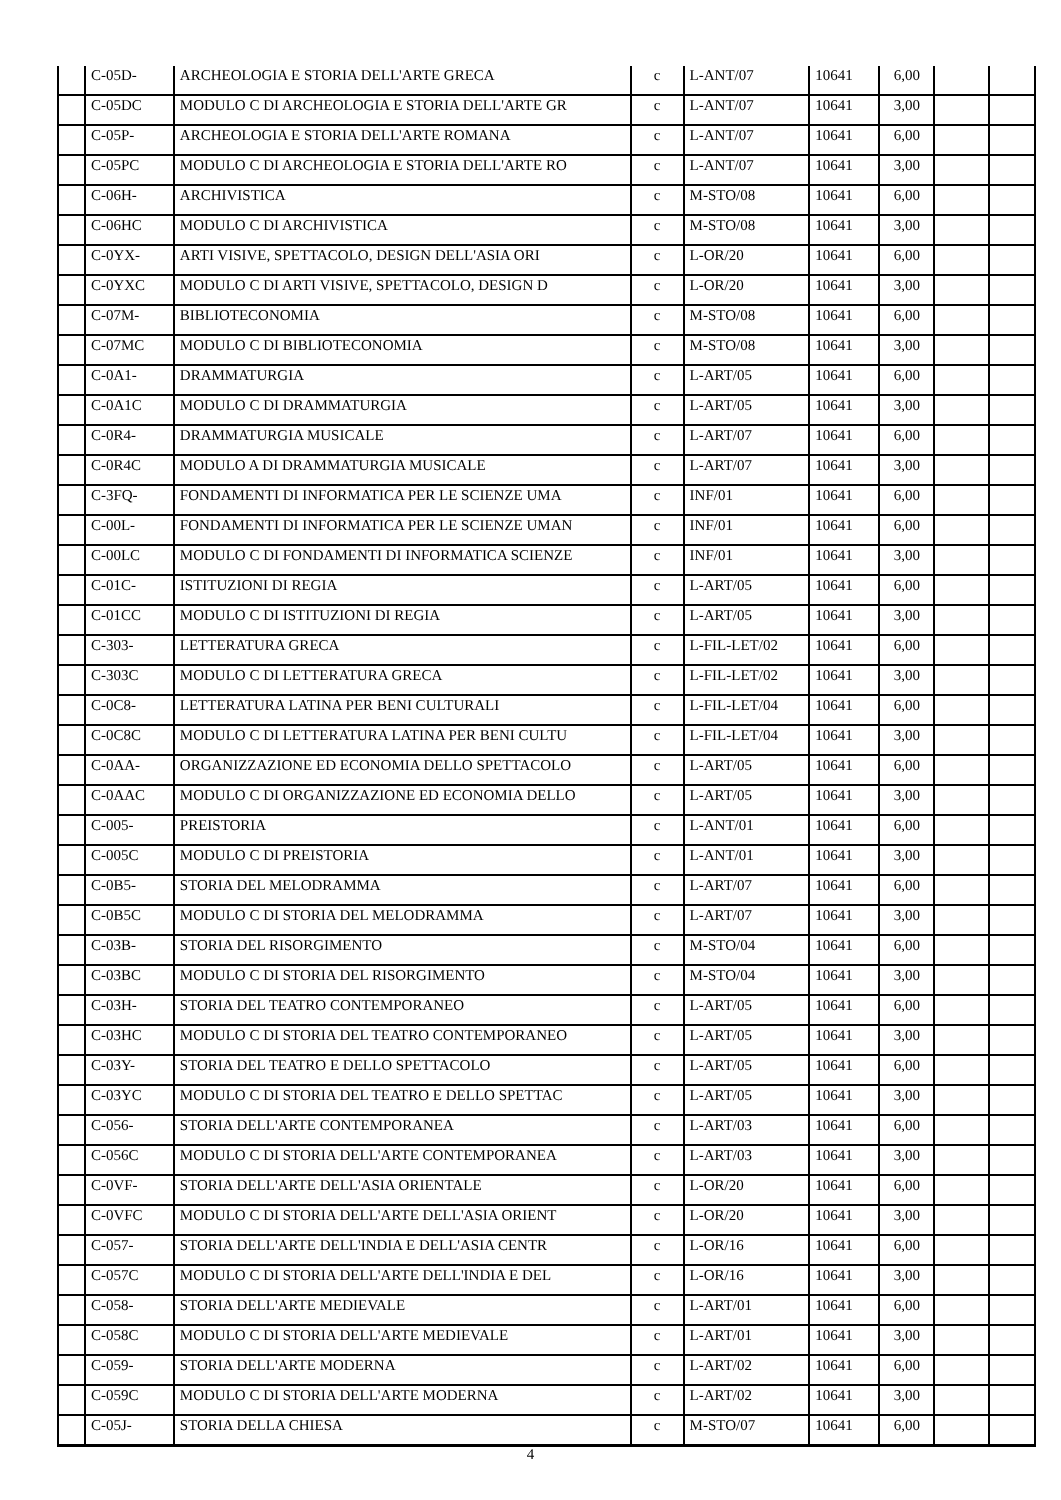| | C-05D- | ARCHEOLOGIA E STORIA DELL'ARTE GRECA | c | L-ANT/07 | 10641 | 6,00 | | |
| | C-05DC | MODULO C DI ARCHEOLOGIA E STORIA DELL'ARTE GR | c | L-ANT/07 | 10641 | 3,00 | | |
| | C-05P- | ARCHEOLOGIA E STORIA DELL'ARTE ROMANA | c | L-ANT/07 | 10641 | 6,00 | | |
| | C-05PC | MODULO C DI ARCHEOLOGIA E STORIA DELL'ARTE RO | c | L-ANT/07 | 10641 | 3,00 | | |
| | C-06H- | ARCHIVISTICA | c | M-STO/08 | 10641 | 6,00 | | |
| | C-06HC | MODULO C DI ARCHIVISTICA | c | M-STO/08 | 10641 | 3,00 | | |
| | C-0YX- | ARTI VISIVE, SPETTACOLO, DESIGN DELL'ASIA ORI | c | L-OR/20 | 10641 | 6,00 | | |
| | C-0YXC | MODULO C DI ARTI VISIVE, SPETTACOLO, DESIGN D | c | L-OR/20 | 10641 | 3,00 | | |
| | C-07M- | BIBLIOTECONOMIA | c | M-STO/08 | 10641 | 6,00 | | |
| | C-07MC | MODULO C DI BIBLIOTECONOMIA | c | M-STO/08 | 10641 | 3,00 | | |
| | C-0A1- | DRAMMATURGIA | c | L-ART/05 | 10641 | 6,00 | | |
| | C-0A1C | MODULO C DI DRAMMATURGIA | c | L-ART/05 | 10641 | 3,00 | | |
| | C-0R4- | DRAMMATURGIA MUSICALE | c | L-ART/07 | 10641 | 6,00 | | |
| | C-0R4C | MODULO A DI DRAMMATURGIA MUSICALE | c | L-ART/07 | 10641 | 3,00 | | |
| | C-3FQ- | FONDAMENTI DI INFORMATICA PER LE SCIENZE UMA | c | INF/01 | 10641 | 6,00 | | |
| | C-00L- | FONDAMENTI DI INFORMATICA PER LE SCIENZE UMAN | c | INF/01 | 10641 | 6,00 | | |
| | C-00LC | MODULO C DI FONDAMENTI DI INFORMATICA SCIENZE | c | INF/01 | 10641 | 3,00 | | |
| | C-01C- | ISTITUZIONI DI REGIA | c | L-ART/05 | 10641 | 6,00 | | |
| | C-01CC | MODULO C DI ISTITUZIONI DI REGIA | c | L-ART/05 | 10641 | 3,00 | | |
| | C-303- | LETTERATURA GRECA | c | L-FIL-LET/02 | 10641 | 6,00 | | |
| | C-303C | MODULO C DI LETTERATURA GRECA | c | L-FIL-LET/02 | 10641 | 3,00 | | |
| | C-0C8- | LETTERATURA LATINA PER BENI CULTURALI | c | L-FIL-LET/04 | 10641 | 6,00 | | |
| | C-0C8C | MODULO C DI LETTERATURA LATINA PER BENI CULTU | c | L-FIL-LET/04 | 10641 | 3,00 | | |
| | C-0AA- | ORGANIZZAZIONE ED ECONOMIA DELLO SPETTACOLO | c | L-ART/05 | 10641 | 6,00 | | |
| | C-0AAC | MODULO C DI ORGANIZZAZIONE ED ECONOMIA DELLO | c | L-ART/05 | 10641 | 3,00 | | |
| | C-005- | PREISTORIA | c | L-ANT/01 | 10641 | 6,00 | | |
| | C-005C | MODULO C DI PREISTORIA | c | L-ANT/01 | 10641 | 3,00 | | |
| | C-0B5- | STORIA DEL MELODRAMMA | c | L-ART/07 | 10641 | 6,00 | | |
| | C-0B5C | MODULO C DI STORIA DEL MELODRAMMA | c | L-ART/07 | 10641 | 3,00 | | |
| | C-03B- | STORIA DEL RISORGIMENTO | c | M-STO/04 | 10641 | 6,00 | | |
| | C-03BC | MODULO C DI STORIA DEL RISORGIMENTO | c | M-STO/04 | 10641 | 3,00 | | |
| | C-03H- | STORIA DEL TEATRO CONTEMPORANEO | c | L-ART/05 | 10641 | 6,00 | | |
| | C-03HC | MODULO C DI STORIA DEL TEATRO CONTEMPORANEO | c | L-ART/05 | 10641 | 3,00 | | |
| | C-03Y- | STORIA DEL TEATRO E DELLO SPETTACOLO | c | L-ART/05 | 10641 | 6,00 | | |
| | C-03YC | MODULO C DI STORIA DEL TEATRO E DELLO SPETTAC | c | L-ART/05 | 10641 | 3,00 | | |
| | C-056- | STORIA DELL'ARTE CONTEMPORANEA | c | L-ART/03 | 10641 | 6,00 | | |
| | C-056C | MODULO C DI STORIA DELL'ARTE CONTEMPORANEA | c | L-ART/03 | 10641 | 3,00 | | |
| | C-0VF- | STORIA DELL'ARTE DELL'ASIA ORIENTALE | c | L-OR/20 | 10641 | 6,00 | | |
| | C-0VFC | MODULO C DI STORIA DELL'ARTE DELL'ASIA ORIENT | c | L-OR/20 | 10641 | 3,00 | | |
| | C-057- | STORIA DELL'ARTE DELL'INDIA E DELL'ASIA CENTR | c | L-OR/16 | 10641 | 6,00 | | |
| | C-057C | MODULO C DI STORIA DELL'ARTE DELL'INDIA E DEL | c | L-OR/16 | 10641 | 3,00 | | |
| | C-058- | STORIA DELL'ARTE MEDIEVALE | c | L-ART/01 | 10641 | 6,00 | | |
| | C-058C | MODULO C DI STORIA DELL'ARTE MEDIEVALE | c | L-ART/01 | 10641 | 3,00 | | |
| | C-059- | STORIA DELL'ARTE MODERNA | c | L-ART/02 | 10641 | 6,00 | | |
| | C-059C | MODULO C DI STORIA DELL'ARTE MODERNA | c | L-ART/02 | 10641 | 3,00 | | |
| | C-05J- | STORIA DELLA CHIESA | c | M-STO/07 | 10641 | 6,00 | | |
4